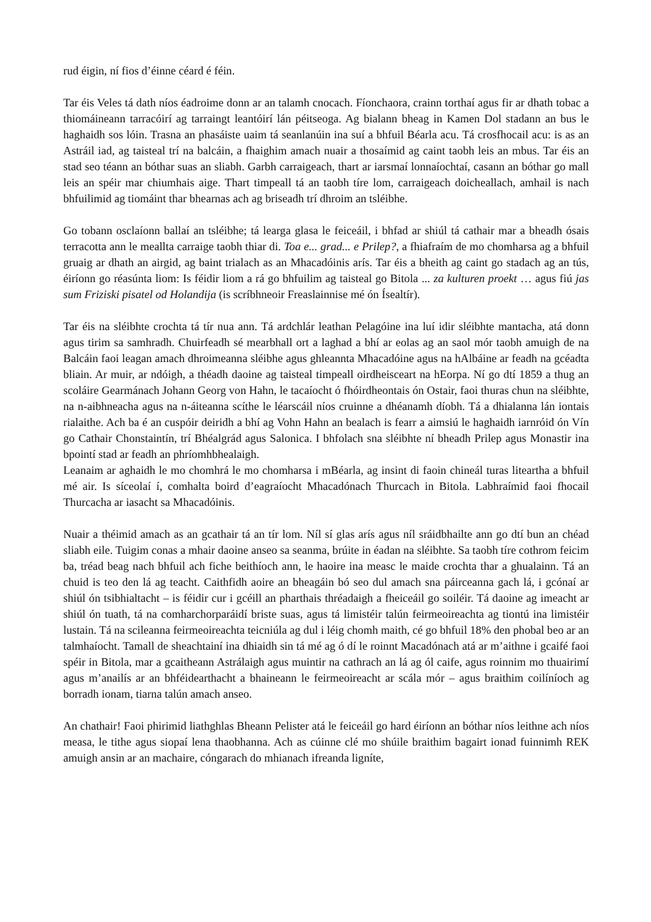rud éigin, ní fios d’éinne céard é féin.
Tar éis Veles tá dath níos éadroime donn ar an talamh cnocach. Fíonchaora, crainn torthaí agus fir ar dhath tobac a thiomáineann tarracóirí ag tarraingt leantóirí lán péitseoga. Ag bialann bheag in Kamen Dol stadann an bus le haghaidh sos lóin. Trasna an phasáiste uaim tá seanlanúin ina suí a bhfuil Béarla acu. Tá crosfhocail acu: is as an Astráil iad, ag taisteal trí na balcáin, a fhaighim amach nuair a thosaímid ag caint taobh leis an mbus. Tar éis an stad seo téann an bóthar suas an sliabh. Garbh carraigeach, thart ar iarsmaí lonnaíochtaí, casann an bóthar go mall leis an spéir mar chiumhais aige. Thart timpeall tá an taobh tíre lom, carraigeach doicheallach, amhail is nach bhfuilimid ag tiomáint thar bhearnas ach ag briseadh trí dhroim an tsléibhe.
Go tobann osclaíonn ballaí an tsléibhe; tá learga glasa le feiceáil, i bhfad ar shiúl tá cathair mar a bheadh ósais terracotta ann le meallta carraige taobh thiar di. Toa e... grad... e Prilep?, a fhiafraím de mo chomharsa ag a bhfuil gruaig ar dhath an airgid, ag baint trialach as an Mhacadóinis arís. Tar éis a bheith ag caint go stadach ag an tús, éiríonn go réasúnta liom: Is féidir liom a rá go bhfuilim ag taisteal go Bitola ... za kulturen proekt … agus fiú jas sum Friziski pisatel od Holandija (is scríbhneoir Freaslainnise mé ón Ísealtír).
Tar éis na sléibhte crochta tá tír nua ann. Tá ardchlár leathan Pelagóine ina luí idir sléibhte mantacha, atá donn agus tirim sa samhradh. Chuirfeadh sé mearbhall ort a laghad a bhí ar eolas ag an saol mór taobh amuigh de na Balcáin faoi leagan amach dhroimeanna sléibhe agus ghleannta Mhacadóine agus na hAlbáine ar feadh na gcéadta bliain. Ar muir, ar ndóigh, a théadh daoine ag taisteal timpeall oirdheisceart na hEorpa. Ní go dtí 1859 a thug an scoláire Gearmánach Johann Georg von Hahn, le tacaíocht ó fhóirdheontais ón Ostair, faoi thuras chun na sléibhte, na n-aibhneacha agus na n-áiteanna scíthe le léarscáil níos cruinne a dhéanamh díobh. Tá a dhialanna lán iontais rialaithe. Ach ba é an cuspóir deiridh a bhí ag Vohn Hahn an bealach is fearr a aimsiú le haghaidh iarnróid ón Vín go Cathair Chonstaintín, trí Bhéalgrád agus Salonica. I bhfolach sna sléibhte ní bheadh Prilep agus Monastir ina bpointí stad ar feadh an phríomhbhealaigh.
Leanaim ar aghaidh le mo chomhrá le mo chomharsa i mBéarla, ag insint di faoin chineál turas liteartha a bhfuil mé air. Is síceolaí í, comhalta boird d’eagraíocht Mhacadónach Thurcach in Bitola. Labhraímid faoi fhocail Thurcacha ar iasacht sa Mhacadóinis.
Nuair a théimid amach as an gcathair tá an tír lom. Níl sí glas arís agus níl sráidbhailte ann go dtí bun an chéad sliabh eile. Tuigim conas a mhair daoine anseo sa seanma, brúite in éadan na sléibhte. Sa taobh tíre cothrom feicim ba, tréad beag nach bhfuil ach fiche beithíoch ann, le haoire ina measc le maide crochta thar a ghualainn. Tá an chuid is teo den lá ag teacht. Caithfidh aoire an bheagáin bó seo dul amach sna páirceanna gach lá, i gcónaí ar shiúl ón tsibhialtacht – is féidir cur i gcéill an pharthais thréadaigh a fheiceáil go soiléir. Tá daoine ag imeacht ar shiúl ón tuath, tá na comharchorparáidí briste suas, agus tá limistéir talún feirmeoireachta ag tiontú ina limistéir lustain. Tá na scileanna feirmeoireachta teicniúla ag dul i léig chomh maith, cé go bhfuil 18% den phobal beo ar an talmhaíocht. Tamall de sheachtainí ina dhiaidh sin tá mé ag ó dí le roinnt Macadónach atá ar m’aithne i gcaifé faoi spéir in Bitola, mar a gcaitheann Astrálaigh agus muintir na cathrach an lá ag ól caife, agus roinnim mo thuairimí agus m’anailís ar an bhféidearthacht a bhaineann le feirmeoireacht ar scála mór – agus braithim coilíníoch ag borradh ionam, tiarna talún amach anseo.
An chathair! Faoi phirimid liathghlas Bheann Pelister atá le feiceáil go hard éiríonn an bóthar níos leithne ach níos measa, le tithe agus siopaí lena thaobhanna. Ach as cúinne clé mo shúile braithim bagairt ionad fuinnimh REK amuigh ansin ar an machaire, cóngarach do mhianach ifreanda ligníte,